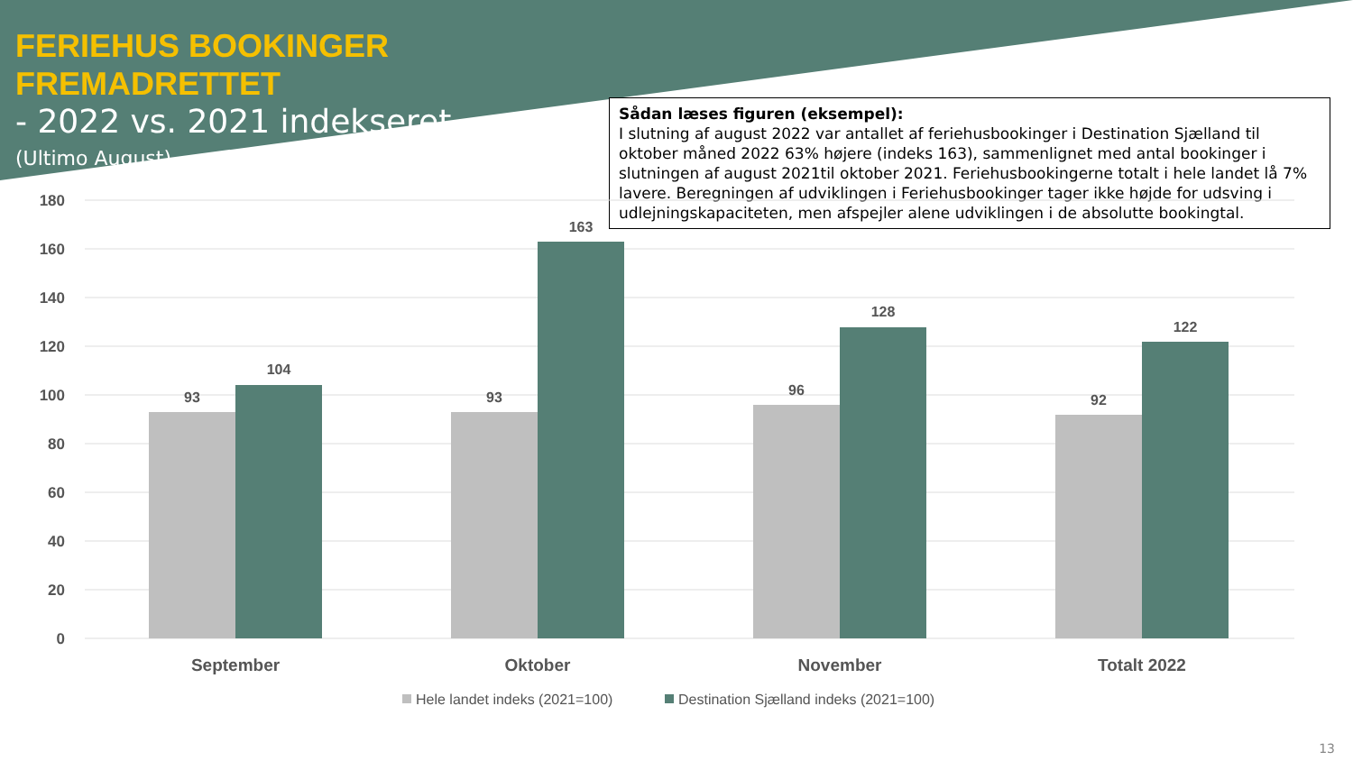FERIEHUS BOOKINGER FREMADRETTET
- 2022 vs. 2021 indekseret
(Ultimo August)
Sådan læses figuren (eksempel):
I slutning af august 2022 var antallet af feriehusbookinger i Destination Sjælland til oktober måned 2022 63% højere (indeks 163), sammenlignet med antal bookinger i slutningen af august 2021til oktober 2021. Feriehusbookingerne totalt i hele landet lå 7% lavere. Beregningen af udviklingen i Feriehusbookinger tager ikke højde for udsving i udlejningskapaciteten, men afspejler alene udviklingen i de absolutte bookingtal.
180
160
140
120
100
80
60
40
20
0
93
104
93
163
96
128
92
122
September
Oktober
November
Totalt 2022
Hele landet indeks (2021=100)
Destination Sjælland indeks (2021=100)
13